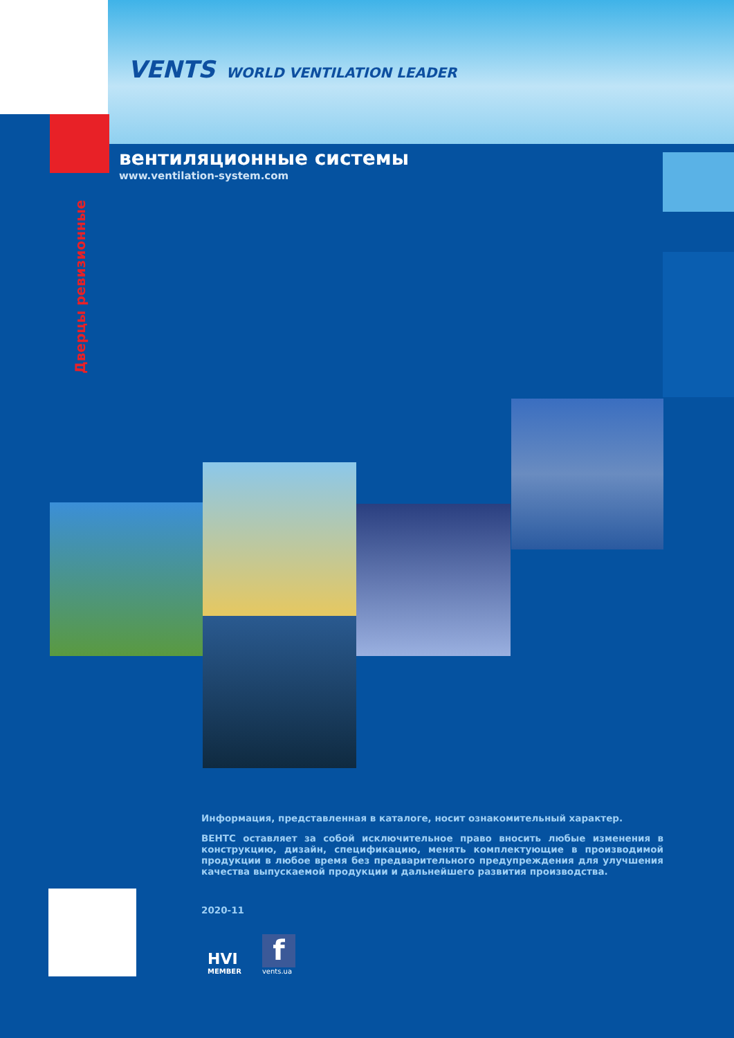VENTS WORLD VENTILATION LEADER
вентиляционные системы
www.ventilation-system.com
Дверцы ревизионные
Информация, представленная в каталоге, носит ознакомительный характер.
ВЕНТС оставляет за собой исключительное право вносить любые изменения в конструкцию, дизайн, спецификацию, менять комплектующие в производимой продукции в любое время без предварительного предупреждения для улучшения качества выпускаемой продукции и дальнейшего развития производства.
2020-11
HVI
MEMBER
f
vents.ua